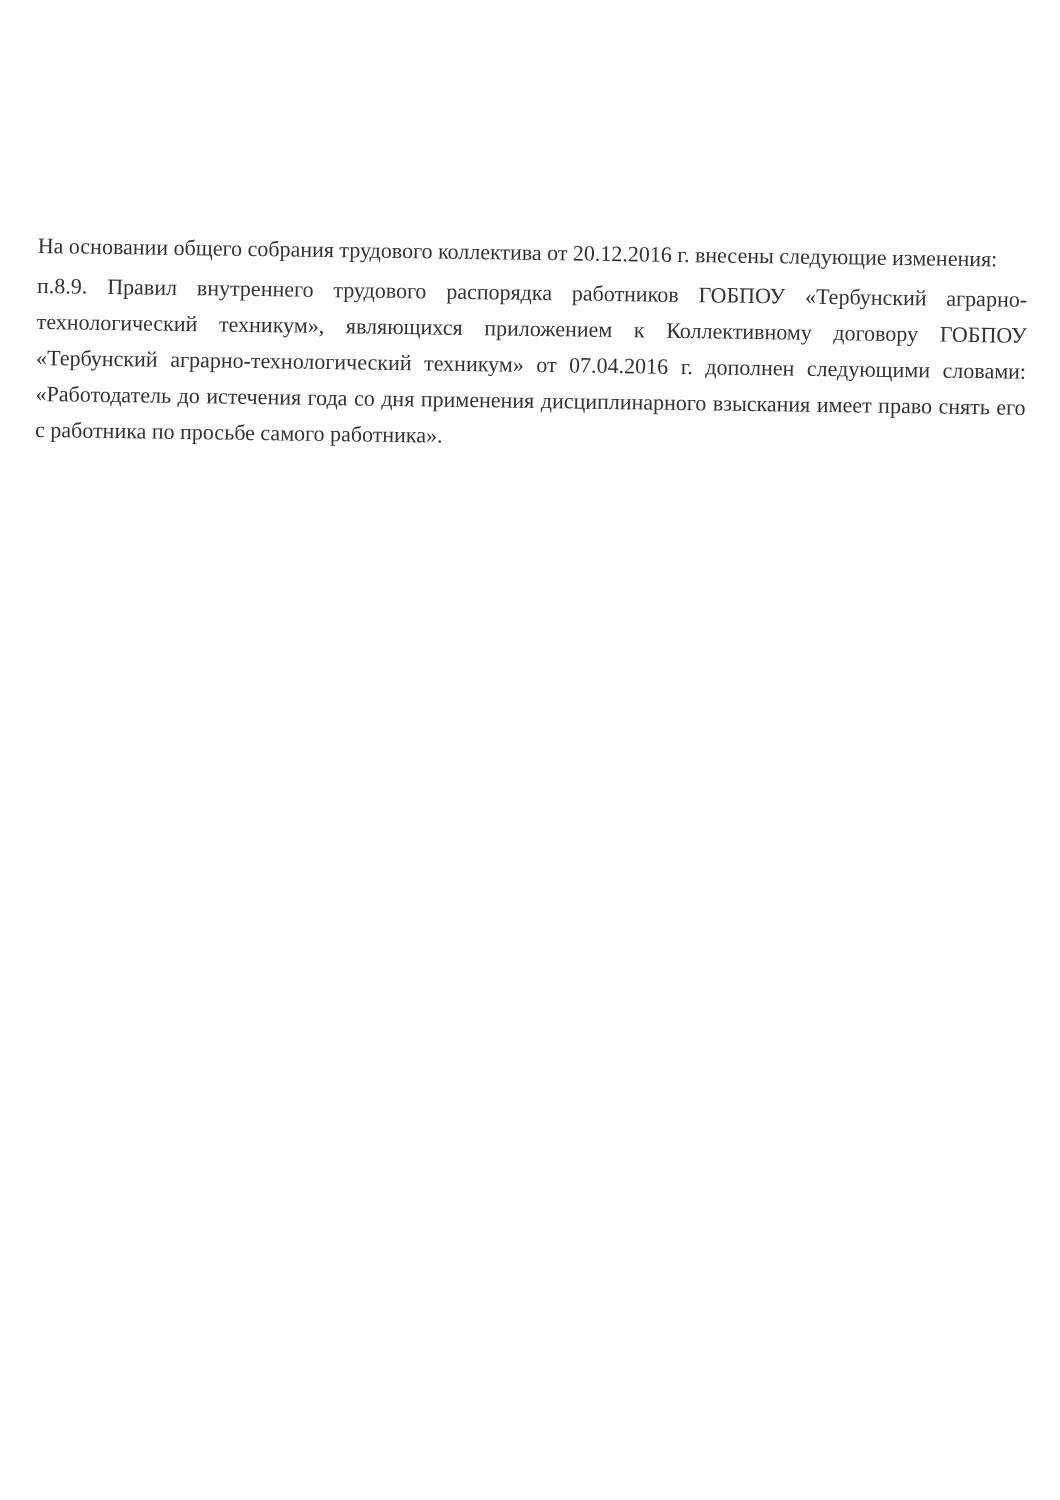На основании общего собрания трудового коллектива от 20.12.2016 г. внесены следующие изменения:
п.8.9. Правил внутреннего трудового распорядка работников ГОБПОУ «Тербунский аграрно-технологический техникум», являющихся приложением к Коллективному договору ГОБПОУ «Тербунский аграрно-технологический техникум» от 07.04.2016 г. дополнен следующими словами: «Работодатель до истечения года со дня применения дисциплинарного взыскания имеет право снять его с работника по просьбе самого работника».